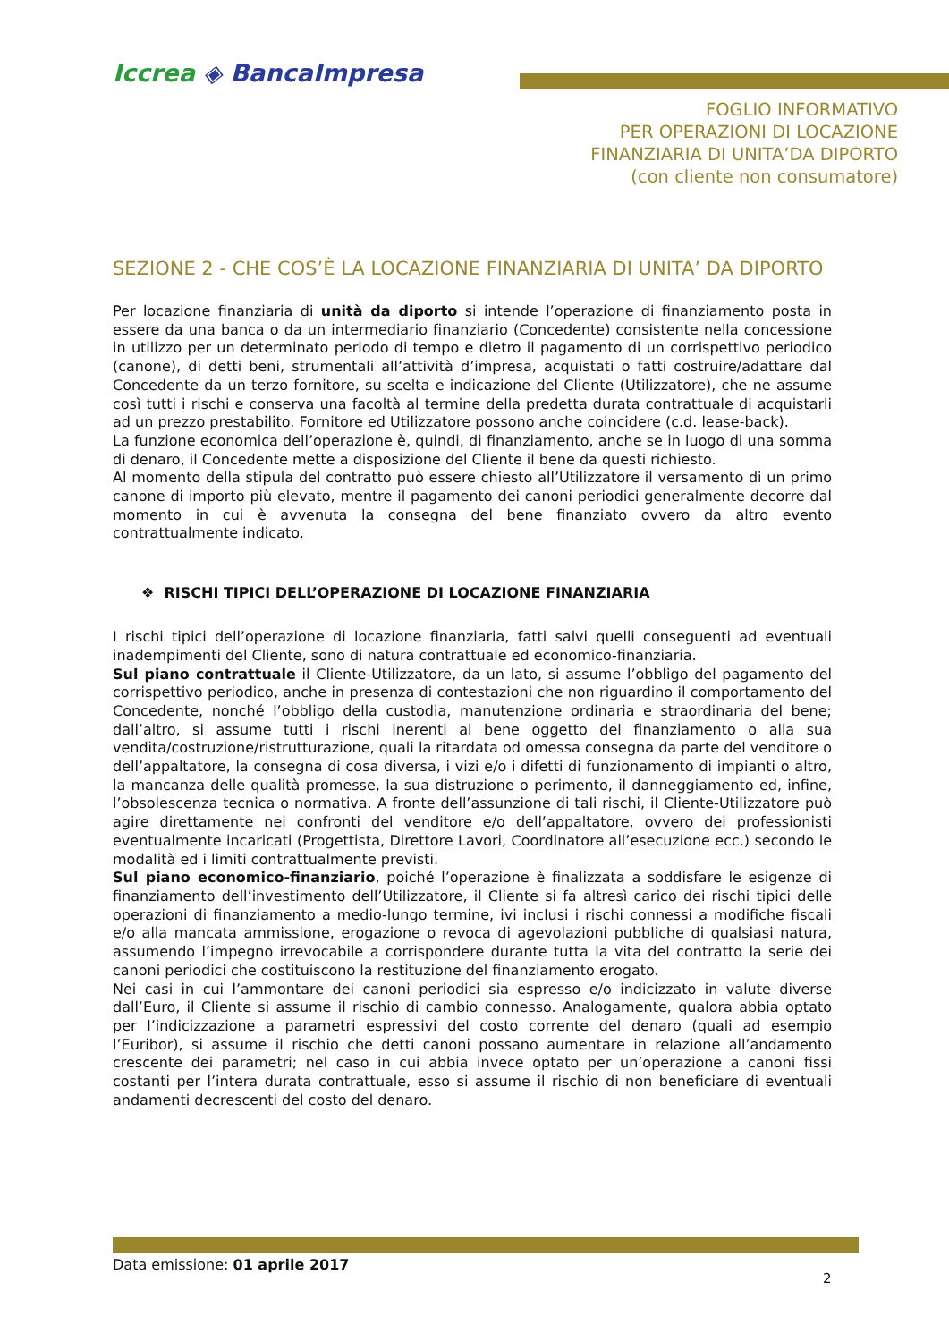Iccrea ◈ BancaImpresa
FOGLIO INFORMATIVO
PER OPERAZIONI DI LOCAZIONE
FINANZIARIA DI UNITA’DA DIPORTO
(con cliente non consumatore)
SEZIONE 2 - CHE COS’È LA LOCAZIONE FINANZIARIA DI UNITA’ DA DIPORTO
Per locazione finanziaria di unità da diporto si intende l’operazione di finanziamento posta in essere da una banca o da un intermediario finanziario (Concedente) consistente nella concessione in utilizzo per un determinato periodo di tempo e dietro il pagamento di un corrispettivo periodico (canone), di detti beni, strumentali all’attività d’impresa, acquistati o fatti costruire/adattare dal Concedente da un terzo fornitore, su scelta e indicazione del Cliente (Utilizzatore), che ne assume così tutti i rischi e conserva una facoltà al termine della predetta durata contrattuale di acquistarli ad un prezzo prestabilito. Fornitore ed Utilizzatore possono anche coincidere (c.d. lease-back).
La funzione economica dell’operazione è, quindi, di finanziamento, anche se in luogo di una somma di denaro, il Concedente mette a disposizione del Cliente il bene da questi richiesto.
Al momento della stipula del contratto può essere chiesto all’Utilizzatore il versamento di un primo canone di importo più elevato, mentre il pagamento dei canoni periodici generalmente decorre dal momento in cui è avvenuta la consegna del bene finanziato ovvero da altro evento contrattualmente indicato.
❖ RISCHI TIPICI DELL’OPERAZIONE DI LOCAZIONE FINANZIARIA
I rischi tipici dell’operazione di locazione finanziaria, fatti salvi quelli conseguenti ad eventuali inadempimenti del Cliente, sono di natura contrattuale ed economico-finanziaria.
Sul piano contrattuale il Cliente-Utilizzatore, da un lato, si assume l’obbligo del pagamento del corrispettivo periodico, anche in presenza di contestazioni che non riguardino il comportamento del Concedente, nonché l’obbligo della custodia, manutenzione ordinaria e straordinaria del bene; dall’altro, si assume tutti i rischi inerenti al bene oggetto del finanziamento o alla sua vendita/costruzione/ristrutturazione, quali la ritardata od omessa consegna da parte del venditore o dell’appaltatore, la consegna di cosa diversa, i vizi e/o i difetti di funzionamento di impianti o altro, la mancanza delle qualità promesse, la sua distruzione o perimento, il danneggiamento ed, infine, l’obsolescenza tecnica o normativa. A fronte dell’assunzione di tali rischi, il Cliente-Utilizzatore può agire direttamente nei confronti del venditore e/o dell’appaltatore, ovvero dei professionisti eventualmente incaricati (Progettista, Direttore Lavori, Coordinatore all’esecuzione ecc.) secondo le modalità ed i limiti contrattualmente previsti.
Sul piano economico-finanziario, poiché l’operazione è finalizzata a soddisfare le esigenze di finanziamento dell’investimento dell’Utilizzatore, il Cliente si fa altresì carico dei rischi tipici delle operazioni di finanziamento a medio-lungo termine, ivi inclusi i rischi connessi a modifiche fiscali e/o alla mancata ammissione, erogazione o revoca di agevolazioni pubbliche di qualsiasi natura, assumendo l’impegno irrevocabile a corrispondere durante tutta la vita del contratto la serie dei canoni periodici che costituiscono la restituzione del finanziamento erogato.
Nei casi in cui l’ammontare dei canoni periodici sia espresso e/o indicizzato in valute diverse dall’Euro, il Cliente si assume il rischio di cambio connesso. Analogamente, qualora abbia optato per l’indicizzazione a parametri espressivi del costo corrente del denaro (quali ad esempio l’Euribor), si assume il rischio che detti canoni possano aumentare in relazione all’andamento crescente dei parametri; nel caso in cui abbia invece optato per un’operazione a canoni fissi costanti per l’intera durata contrattuale, esso si assume il rischio di non beneficiare di eventuali andamenti decrescenti del costo del denaro.
Data emissione: 01 aprile 2017
2